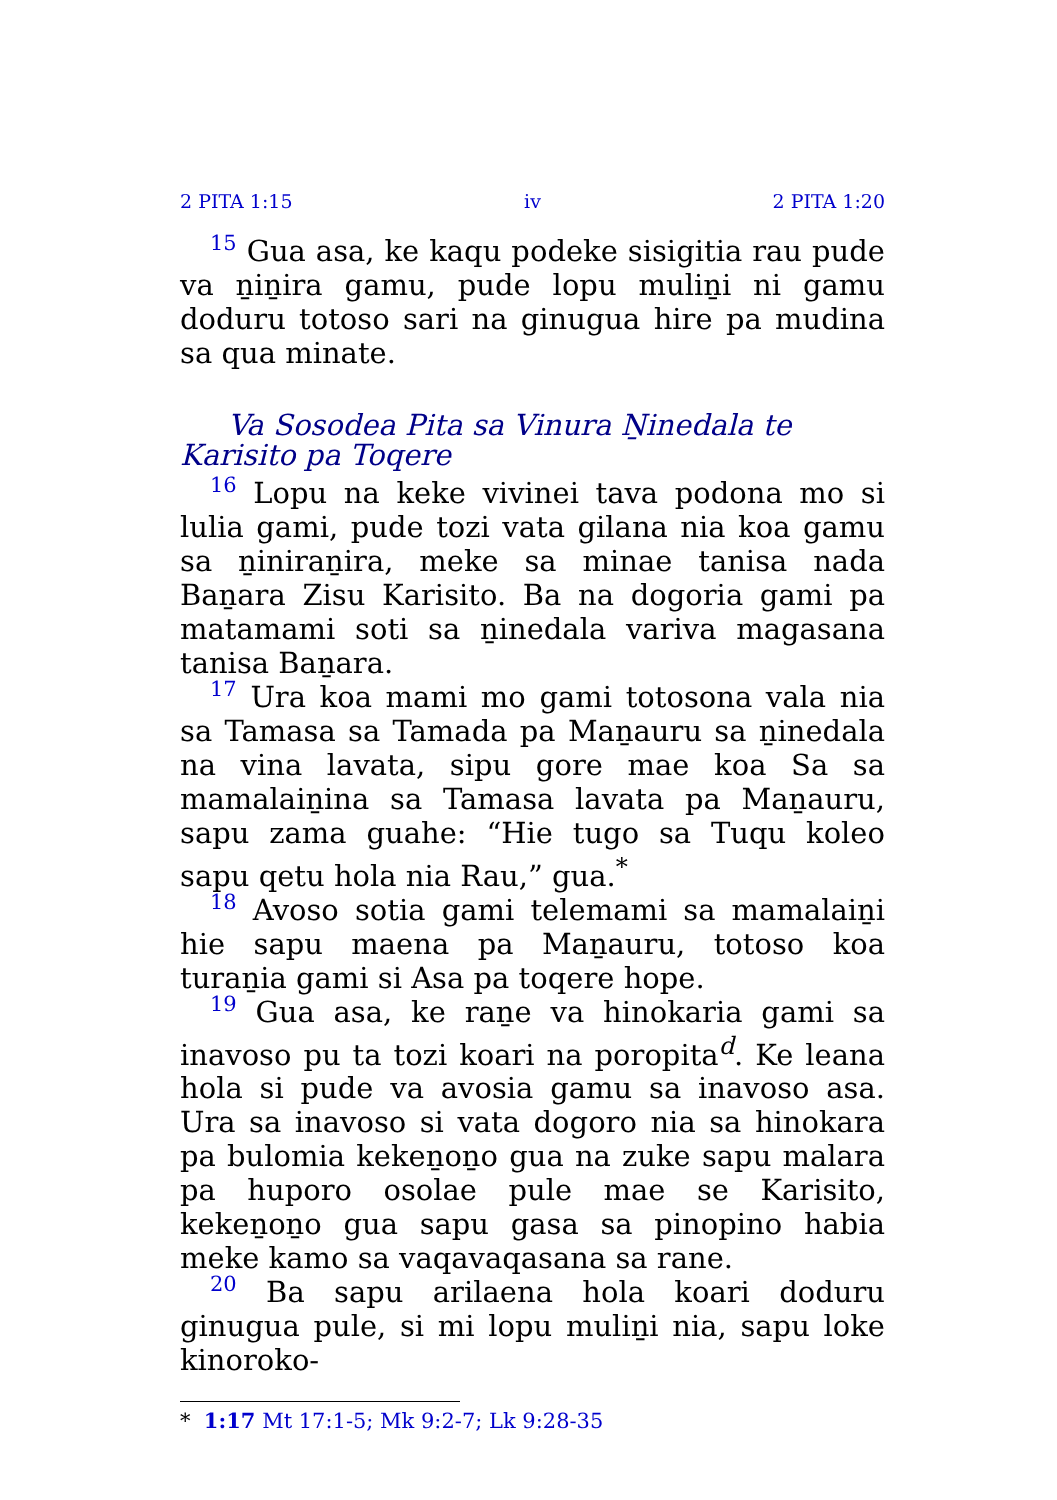2 PITA 1:15 iv 2 PITA 1:20
15 Gua asa, ke kaqu podeke sisigitia rau pude va ṉiṉira gamu, pude lopu muliṉi ni gamu doduru totoso sari na ginugua hire pa mudina sa qua minate.
Va Sosodea Pita sa Vinura Ṉinedala te Karisito pa Toqere
16 Lopu na keke vivinei tava podona mo si lulia gami, pude tozi vata gilana nia koa gamu sa ṉiniraṉira, meke sa minae tanisa nada Baṉara Zisu Karisito. Ba na dogoria gami pa matamami soti sa ṉinedala variva magasana tanisa Baṉara.
17 Ura koa mami mo gami totosona vala nia sa Tamasa sa Tamada pa Maṉauru sa ṉinedala na vina lavata, sipu gore mae koa Sa sa mamalaiṉina sa Tamasa lavata pa Maṉauru, sapu zama guahe: “Hie tugo sa Tuqu koleo sapu qetu hola nia Rau,” gua.<sup>*</sup>
18 Avoso sotia gami telemami sa mamalaiṉi hie sapu maena pa Maṉauru, totoso koa turaṉia gami si Asa pa toqere hope.
19 Gua asa, ke raṉe va hinokaria gami sa inavoso pu ta tozi koari na poropita<sup>d</sup>. Ke leana hola si pude va avosia gamu sa inavoso asa. Ura sa inavoso si vata dogoro nia sa hinokara pa bulomia kekeṉoṉo gua na zuke sapu malara pa huporo osolae pule mae se Karisito, kekeṉoṉo gua sapu gasa sa pinopino habia meke kamo sa vaqavaqasana sa rane.
20 Ba sapu arilaena hola koari doduru ginugua pule, si mi lopu muliṉi nia, sapu loke kinoroko-
* 1:17 Mt 17:1-5; Mk 9:2-7; Lk 9:28-35